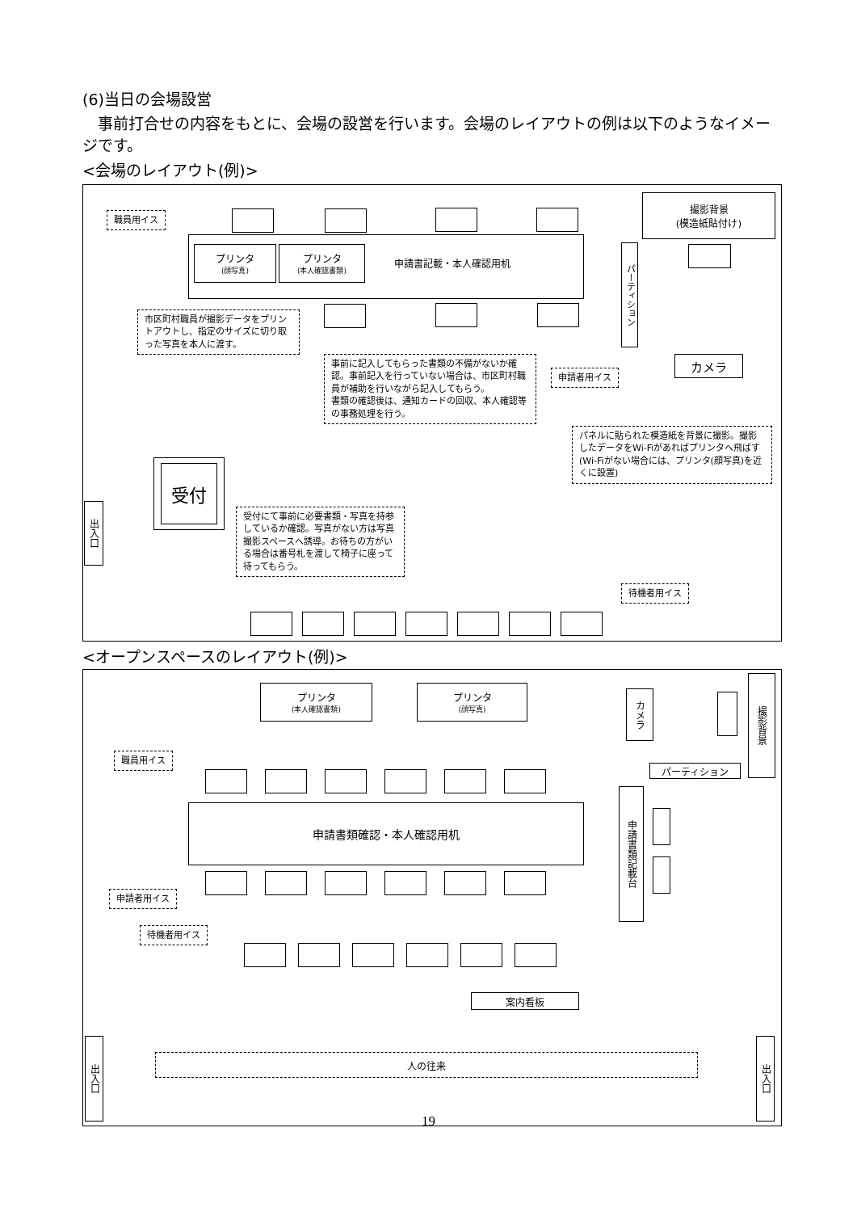(6)当日の会場設営
　事前打合せの内容をもとに、会場の設営を行います。会場のレイアウトの例は以下のようなイメージです。
<会場のレイアウト(例)>
職員用イス
撮影背景
(模造紙貼付け)
プリンタ
(顔写真)
プリンタ
(本人確認書類)
申請書記載・本人確認用机
パーティション
市区町村職員が撮影データをプリントアウトし、指定のサイズに切り取った写真を本人に渡す。
事前に記入してもらった書類の不備がないか確認。事前記入を行っていない場合は、市区町村職員が補助を行いながら記入してもらう。
書類の確認後は、通知カードの回収、本人確認等の事務処理を行う。
申請者用イス
カメラ
パネルに貼られた模造紙を背景に撮影。撮影したデータをWi-Fiがあればプリンタへ飛ばす(Wi-Fiがない場合には、プリンタ(顔写真)を近くに設置)
受付
出入口
受付にて事前に必要書類・写真を持参しているか確認。写真がない方は写真撮影スペースへ誘導。お待ちの方がいる場合は番号札を渡して椅子に座って待ってもらう。
待機者用イス
<オープンスペースのレイアウト(例)>
プリンタ
(本人確認書類)
プリンタ
(顔写真)
カメラ
撮影背景
パーティション
職員用イス
申請書類確認・本人確認用机
申請書類記載台
申請者用イス
待機者用イス
案内看板
出入口
出入口
人の往来
19